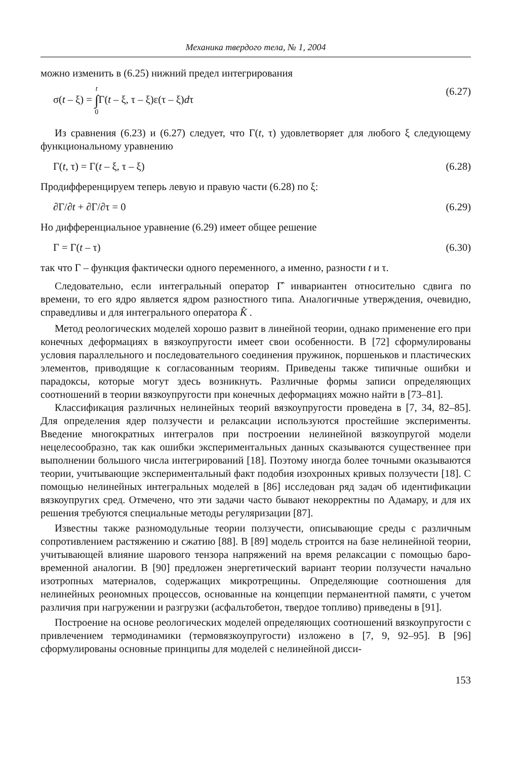Механика твердого тела, № 1, 2004
можно изменить в (6.25) нижний предел интегрирования
σ(t – ξ) = t
∫
0 Γ(t – ξ, τ – ξ)ε(τ – ξ)dτ (6.27)
Из сравнения (6.23) и (6.27) следует, что Γ(t, τ) удовлетворяет для любого ξ следующему функциональному уравнению
Γ(t, τ) = Γ(t – ξ, τ – ξ) (6.28)
Продифференцируем теперь левую и правую части (6.28) по ξ:
∂Γ/∂t + ∂Γ/∂τ = 0 (6.29)
Но дифференциальное уравнение (6.29) имеет общее решение
Γ = Γ(t – τ) (6.30)
так что Γ – функция фактически одного переменного, а именно, разности t и τ.
Следовательно, если интегральный оператор Γ̂ инвариантен относительно сдвига по времени, то его ядро является ядром разностного типа. Аналогичные утверждения, очевидно, справедливы и для интегрального оператора K̂ .
Метод реологических моделей хорошо развит в линейной теории, однако применение его при конечных деформациях в вязкоупругости имеет свои особенности. В [72] сформулированы условия параллельного и последовательного соединения пружинок, поршеньков и пластических элементов, приводящие к согласованным теориям. Приведены также типичные ошибки и парадоксы, которые могут здесь возникнуть. Различные формы записи определяющих соотношений в теории вязкоупругости при конечных деформациях можно найти в [73–81].
Классификация различных нелинейных теорий вязкоупругости проведена в [7, 34, 82–85]. Для определения ядер ползучести и релаксации используются простейшие эксперименты. Введение многократных интегралов при построении нелинейной вязкоупругой модели нецелесообразно, так как ошибки экспериментальных данных сказываются существеннее при выполнении большого числа интегрирований [18]. Поэтому иногда более точными оказываются теории, учитывающие экспериментальный факт подобия изохронных кривых ползучести [18]. С помощью нелинейных интегральных моделей в [86] исследован ряд задач об идентификации вязкоупругих сред. Отмечено, что эти задачи часто бывают некорректны по Адамару, и для их решения требуются специальные методы регуляризации [87].
Известны также разномодульные теории ползучести, описывающие среды с различным сопротивлением растяжению и сжатию [88]. В [89] модель строится на базе нелинейной теории, учитывающей влияние шарового тензора напряжений на время релаксации с помощью баро-временной аналогии. В [90] предложен энергетический вариант теории ползучести начально изотропных материалов, содержащих микротрещины. Определяющие соотношения для нелинейных реономных процессов, основанные на концепции перманентной памяти, с учетом различия при нагружении и разгрузки (асфальтобетон, твердое топливо) приведены в [91].
Построение на основе реологических моделей определяющих соотношений вязкоупругости с привлечением термодинамики (термовязкоупругости) изложено в [7, 9, 92–95]. В [96] сформулированы основные принципы для моделей с нелинейной дисси-
153